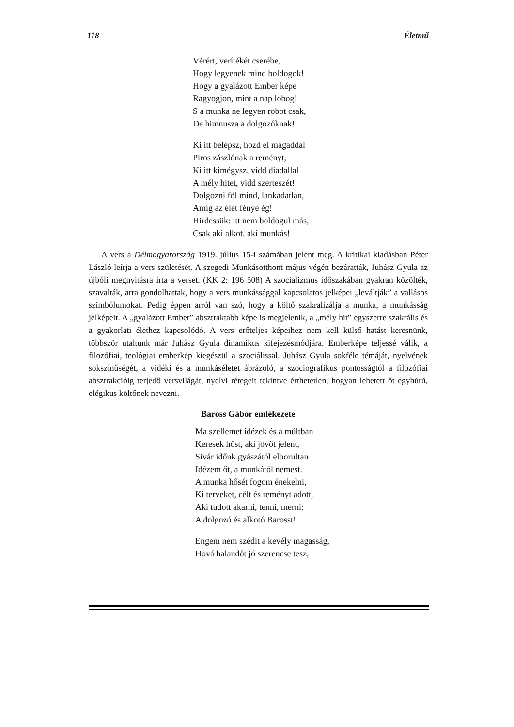118 Életmű
Vérért, verítékét cserébe,
Hogy legyenek mind boldogok!
Hogy a gyalázott Ember képe
Ragyogjon, mint a nap lobog!
S a munka ne legyen robot csak,
De himnusza a dolgozóknak!
Ki itt belépsz, hozd el magaddal
Piros zászlónak a reményt,
Ki itt kimégysz, vidd diadallal
A mély hitet, vidd szerteszét!
Dolgozni föl mind, lankadatlan,
Amíg az élet fénye ég!
Hirdessük: itt nem boldogul más,
Csak aki alkot, aki munkás!
A vers a Délmagyarország 1919. július 15-i számában jelent meg. A kritikai kiadásban Péter László leírja a vers születését. A szegedi Munkásotthont május végén bezáratták, Juhász Gyula az újbóli megnyitásra írta a verset. (KK 2: 196 508) A szocializmus idő­szakában gyakran közölték, szavalták, arra gondolhattak, hogy a vers munkássággal kapcsolatos jelképei „leváltják” a vallásos szimbólumokat. Pedig éppen arról van szó, hogy a költő szakralizálja a munka, a munkásság jelképeit. A „gyalázott Ember” abszt­raktabb képe is megjelenik, a „mély hit” egyszerre szakrális és a gyakorlati élethez kap­csolódó. A vers erőteljes képeihez nem kell külső hatást keresnünk, többször utaltunk már Juhász Gyula dinamikus kifejezésmódjára. Emberképe teljessé válik, a filozófiai, teológiai emberkép kiegészül a szociálissal. Juhász Gyula sokféle témáját, nyelvének sokszínűségét, a vidéki és a munkáséletet ábrázoló, a szociografikus pontosságtól a fi­lozófiai absztrakcióig terjedő versvilágát, nyelvi rétegeit tekintve érthetetlen, hogyan lehetett őt egyhúrú, elégikus költőnek nevezni.
Baross Gábor emlékezete
Ma szellemet idézek és a múltban
Keresek hőst, aki jövőt jelent,
Sivár időnk gyászától elborultan
Idézem őt, a munkától nemest.
A munka hősét fogom énekelni,
Ki terveket, célt és reményt adott,
Aki tudott akarni, tenni, merni:
A dolgozó és alkotó Barosst!
Engem nem szédit a kevély magasság,
Hová halandót jó szerencse tesz,